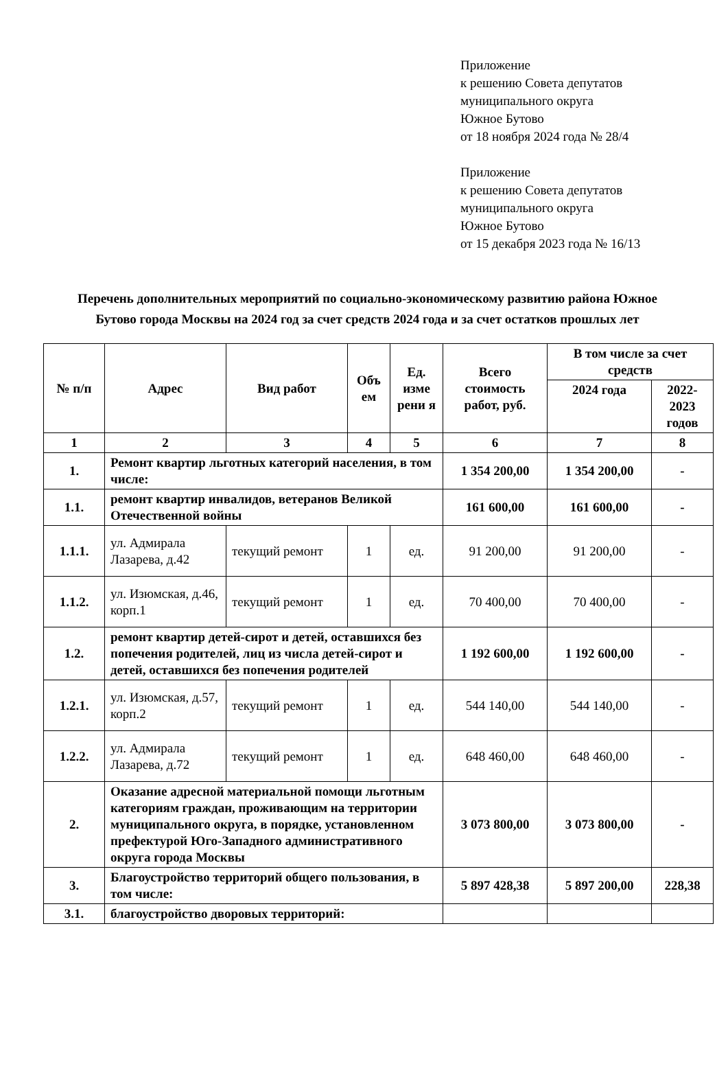Приложение
к решению Совета депутатов
муниципального округа
Южное Бутово
от 18 ноября 2024 года № 28/4
Приложение
к решению Совета депутатов
муниципального округа
Южное Бутово
от 15 декабря 2023 года № 16/13
Перечень дополнительных мероприятий по социально-экономическому развитию района Южное Бутово города Москвы на 2024 год за счет средств 2024 года и за счет остатков прошлых лет
| № п/п | Адрес | Вид работ | Объ ем | Ед. изме рени я | Всего стоимость работ, руб. | В том числе за счет средств | |
| --- | --- | --- | --- | --- | --- | --- | --- |
| | | | | | | 2024 года | 2022-2023 годов |
| 1 | 2 | 3 | 4 | 5 | 6 | 7 | 8 |
| 1. | Ремонт квартир льготных категорий населения, в том числе: | | | | 1 354 200,00 | 1 354 200,00 | - |
| 1.1. | ремонт квартир инвалидов, ветеранов Великой Отечественной войны | | | | 161 600,00 | 161 600,00 | - |
| 1.1.1. | ул. Адмирала Лазарева, д.42 | текущий ремонт | 1 | ед. | 91 200,00 | 91 200,00 | - |
| 1.1.2. | ул. Изюмская, д.46, корп.1 | текущий ремонт | 1 | ед. | 70 400,00 | 70 400,00 | - |
| 1.2. | ремонт квартир детей-сирот и детей, оставшихся без попечения родителей, лиц из числа детей-сирот и детей, оставшихся без попечения родителей | | | | 1 192 600,00 | 1 192 600,00 | - |
| 1.2.1. | ул. Изюмская, д.57, корп.2 | текущий ремонт | 1 | ед. | 544 140,00 | 544 140,00 | - |
| 1.2.2. | ул. Адмирала Лазарева, д.72 | текущий ремонт | 1 | ед. | 648 460,00 | 648 460,00 | - |
| 2. | Оказание адресной материальной помощи льготным категориям граждан, проживающим на территории муниципального округа, в порядке, установленном префектурой Юго-Западного административного округа города Москвы | | | | 3 073 800,00 | 3 073 800,00 | - |
| 3. | Благоустройство территорий общего пользования, в том числе: | | | | 5 897 428,38 | 5 897 200,00 | 228,38 |
| 3.1. | благоустройство дворовых территорий: | | | | | | |